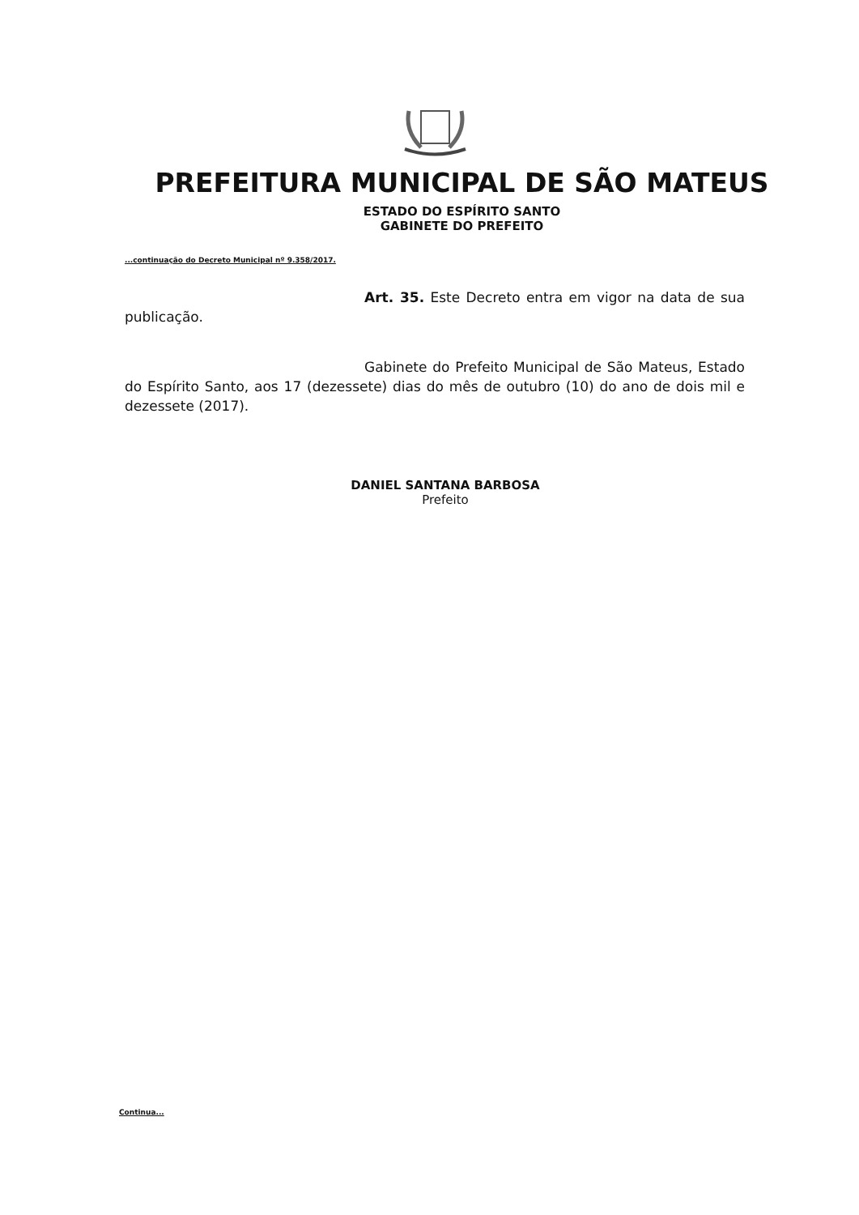PREFEITURA MUNICIPAL DE SÃO MATEUS
ESTADO DO ESPÍRITO SANTO
GABINETE DO PREFEITO
...continuação do Decreto Municipal nº 9.358/2017.
Art. 35. Este Decreto entra em vigor na data de sua publicação.
Gabinete do Prefeito Municipal de São Mateus, Estado do Espírito Santo, aos 17 (dezessete) dias do mês de outubro (10) do ano de dois mil e dezessete (2017).
DANIEL SANTANA BARBOSA
Prefeito
Continua...